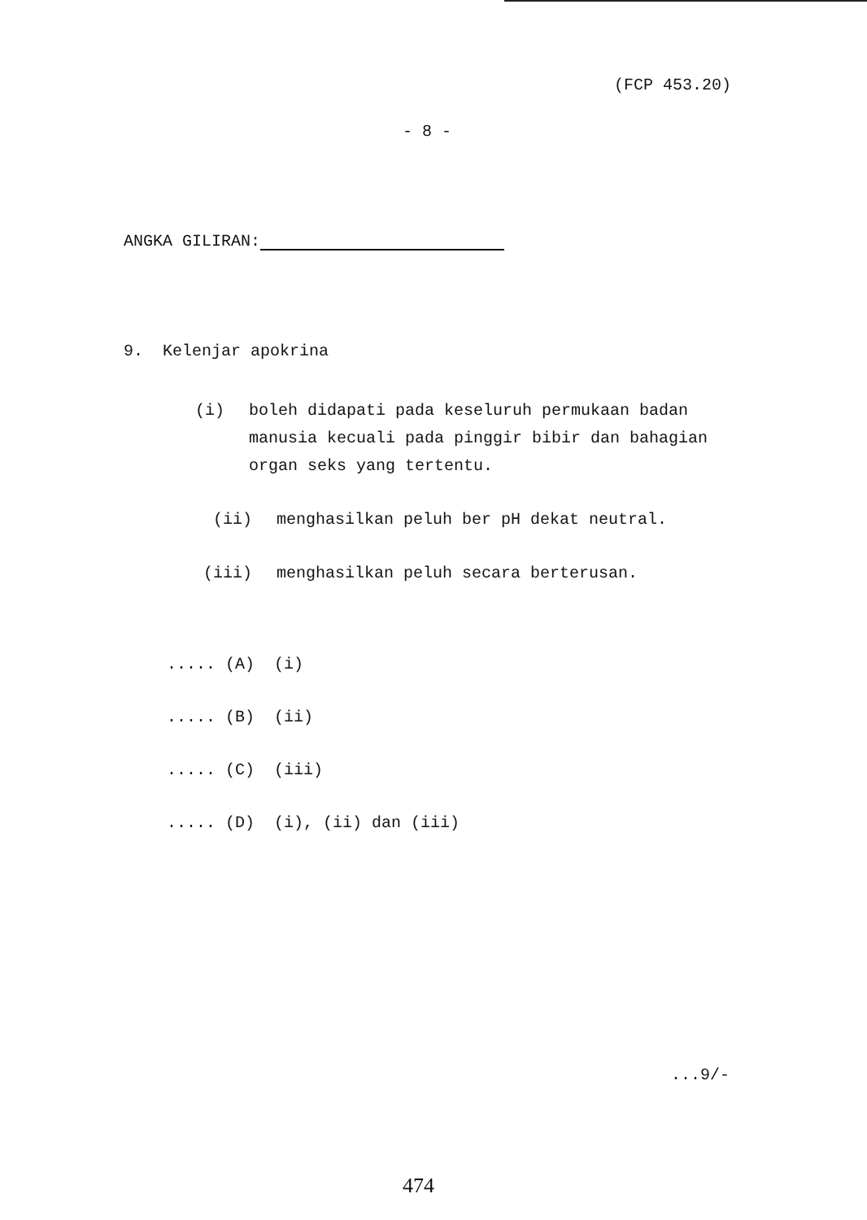(FCP 453.20)
- 8 -
ANGKA GILIRAN:
9. Kelenjar apokrina
(i) boleh didapati pada keseluruh permukaan badan manusia kecuali pada pinggir bibir dan bahagian organ seks yang tertentu.
(ii) menghasilkan peluh ber pH dekat neutral.
(iii) menghasilkan peluh secara berterusan.
..... (A) (i)
..... (B) (ii)
..... (C) (iii)
..... (D) (i), (ii) dan (iii)
...9/-
474